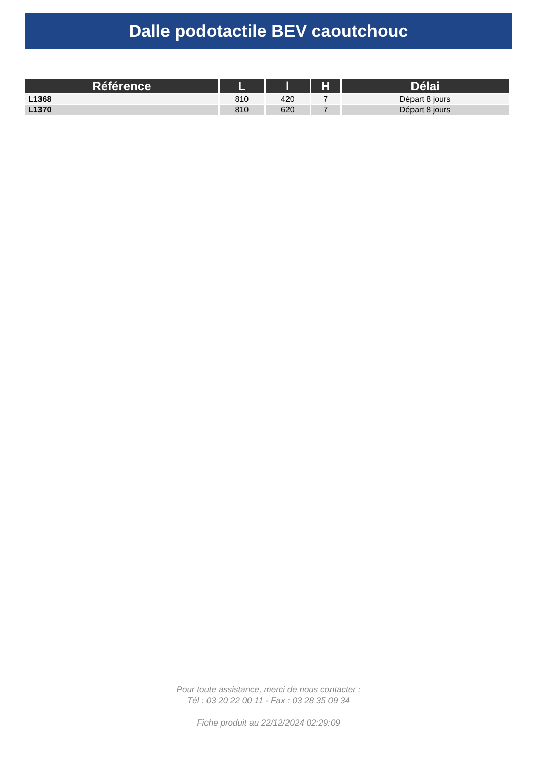Dalle podotactile BEV caoutchouc
| Référence | L | l | H | Délai |
| --- | --- | --- | --- | --- |
| L1368 | 810 | 420 | 7 | Départ 8 jours |
| L1370 | 810 | 620 | 7 | Départ 8 jours |
Pour toute assistance, merci de nous contacter :
Tél : 03 20 22 00 11 - Fax : 03 28 35 09 34
Fiche produit au 22/12/2024 02:29:09